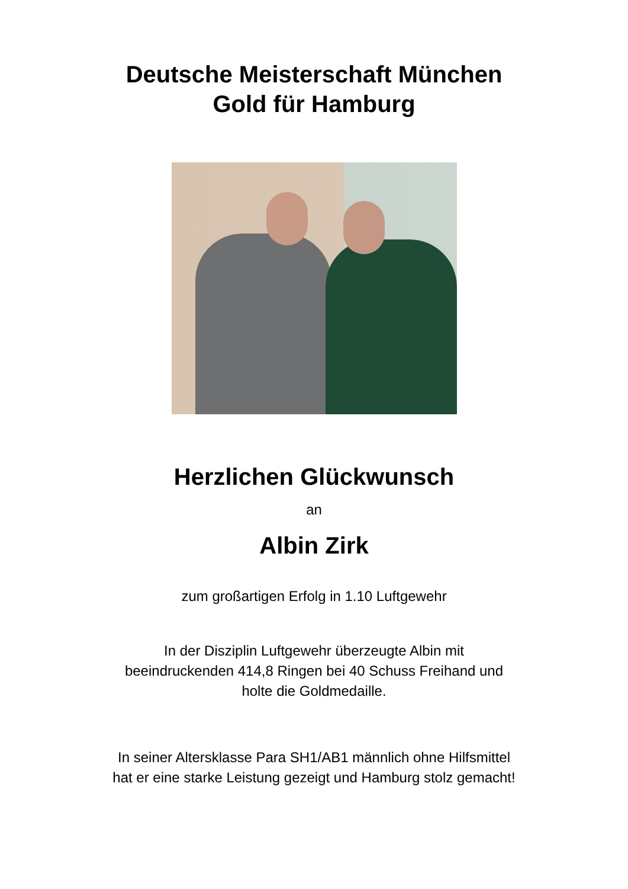Deutsche Meisterschaft München
Gold für Hamburg
Herzlichen Glückwunsch
an
Albin Zirk
zum großartigen Erfolg in 1.10 Luftgewehr
In der Disziplin Luftgewehr überzeugte Albin mit
beeindruckenden 414,8 Ringen bei 40 Schuss Freihand und
holte die Goldmedaille.
In seiner Altersklasse Para SH1/AB1 männlich ohne Hilfsmittel
hat er eine starke Leistung gezeigt und Hamburg stolz gemacht!